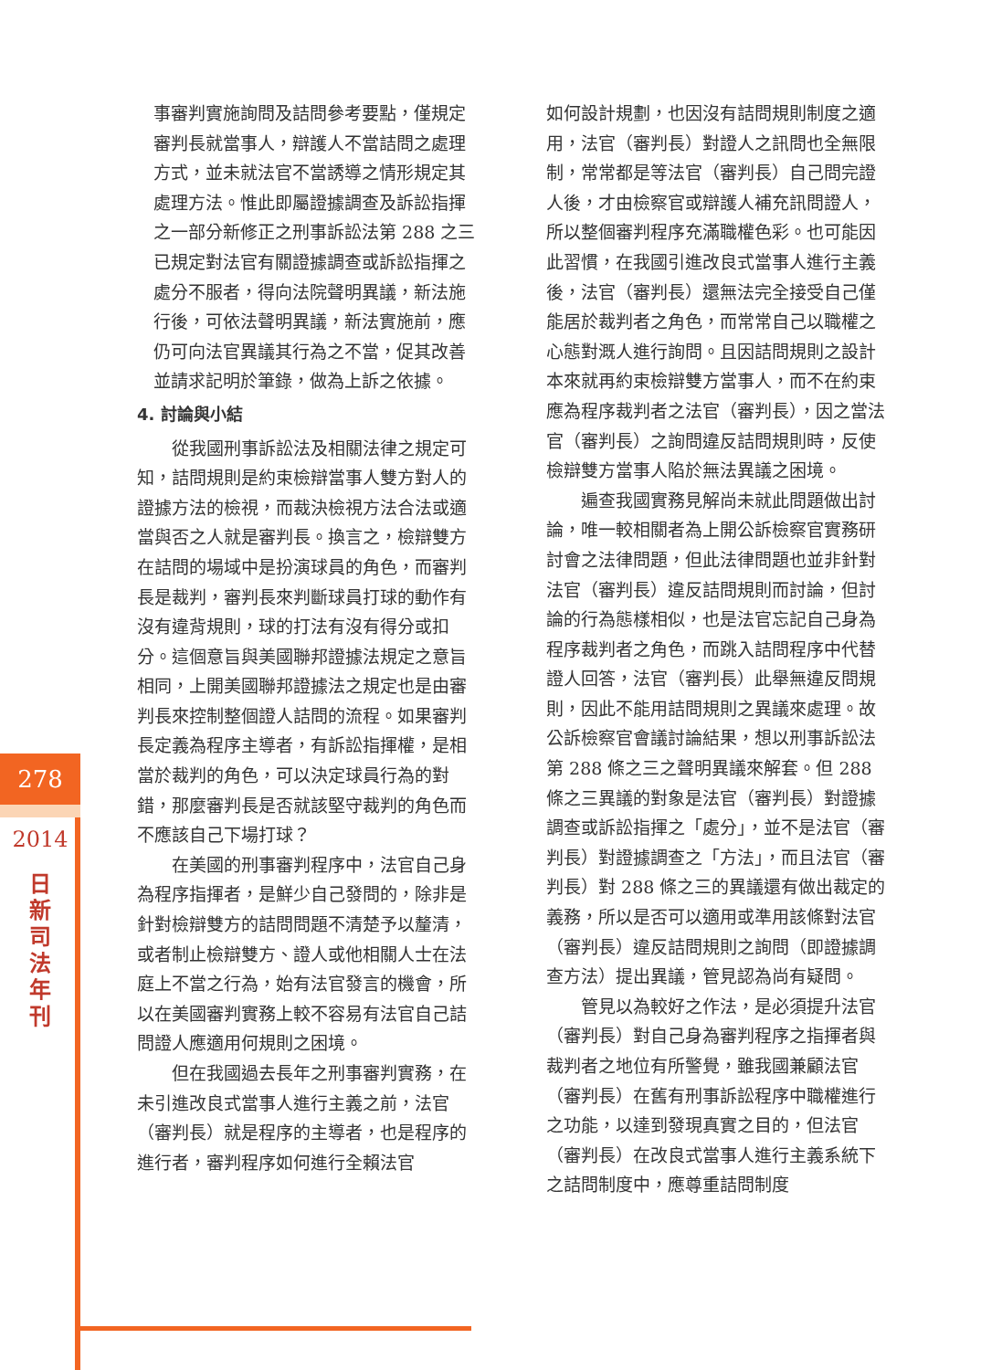278
2014
日新司法年刊
事審判實施詢問及詰問參考要點，僅規定審判長就當事人，辯護人不當詰問之處理方式，並未就法官不當誘導之情形規定其處理方法。惟此即屬證據調查及訴訟指揮之一部分新修正之刑事訴訟法第 288 之三已規定對法官有關證據調查或訴訟指揮之處分不服者，得向法院聲明異議，新法施行後，可依法聲明異議，新法實施前，應仍可向法官異議其行為之不當，促其改善並請求記明於筆錄，做為上訴之依據。
4. 討論與小結
從我國刑事訴訟法及相關法律之規定可知，詰問規則是約束檢辯當事人雙方對人的證據方法的檢視，而裁決檢視方法合法或適當與否之人就是審判長。換言之，檢辯雙方在詰問的場域中是扮演球員的角色，而審判長是裁判，審判長來判斷球員打球的動作有沒有違背規則，球的打法有沒有得分或扣分。這個意旨與美國聯邦證據法規定之意旨相同，上開美國聯邦證據法之規定也是由審判長來控制整個證人詰問的流程。如果審判長定義為程序主導者，有訴訟指揮權，是相當於裁判的角色，可以決定球員行為的對錯，那麼審判長是否就該堅守裁判的角色而不應該自己下場打球？
在美國的刑事審判程序中，法官自己身為程序指揮者，是鮮少自己發問的，除非是針對檢辯雙方的詰問問題不清楚予以釐清，或者制止檢辯雙方、證人或他相關人士在法庭上不當之行為，始有法官發言的機會，所以在美國審判實務上較不容易有法官自己詰問證人應適用何規則之困境。
但在我國過去長年之刑事審判實務，在未引進改良式當事人進行主義之前，法官（審判長）就是程序的主導者，也是程序的進行者，審判程序如何進行全賴法官
如何設計規劃，也因沒有詰問規則制度之適用，法官（審判長）對證人之訊問也全無限制，常常都是等法官（審判長）自己問完證人後，才由檢察官或辯護人補充訊問證人，所以整個審判程序充滿職權色彩。也可能因此習慣，在我國引進改良式當事人進行主義後，法官（審判長）還無法完全接受自己僅能居於裁判者之角色，而常常自己以職權之心態對溉人進行詢問。且因詰問規則之設計本來就再約束檢辯雙方當事人，而不在約束應為程序裁判者之法官（審判長），因之當法官（審判長）之詢問違反詰問規則時，反使檢辯雙方當事人陷於無法異議之困境。
遍查我國實務見解尚未就此問題做出討論，唯一較相關者為上開公訴檢察官實務研討會之法律問題，但此法律問題也並非針對法官（審判長）違反詰問規則而討論，但討論的行為態樣相似，也是法官忘記自己身為程序裁判者之角色，而跳入詰問程序中代替證人回答，法官（審判長）此舉無違反問規則，因此不能用詰問規則之異議來處理。故公訴檢察官會議討論結果，想以刑事訴訟法第 288 條之三之聲明異議來解套。但 288 條之三異議的對象是法官（審判長）對證據調查或訴訟指揮之「處分」，並不是法官（審判長）對證據調查之「方法」，而且法官（審判長）對 288 條之三的異議還有做出裁定的義務，所以是否可以適用或準用該條對法官（審判長）違反詰問規則之詢問（即證據調查方法）提出異議，管見認為尚有疑問。
管見以為較好之作法，是必須提升法官（審判長）對自己身為審判程序之指揮者與裁判者之地位有所警覺，雖我國兼顧法官（審判長）在舊有刑事訴訟程序中職權進行之功能，以達到發現真實之目的，但法官（審判長）在改良式當事人進行主義系統下之詰問制度中，應尊重詰問制度